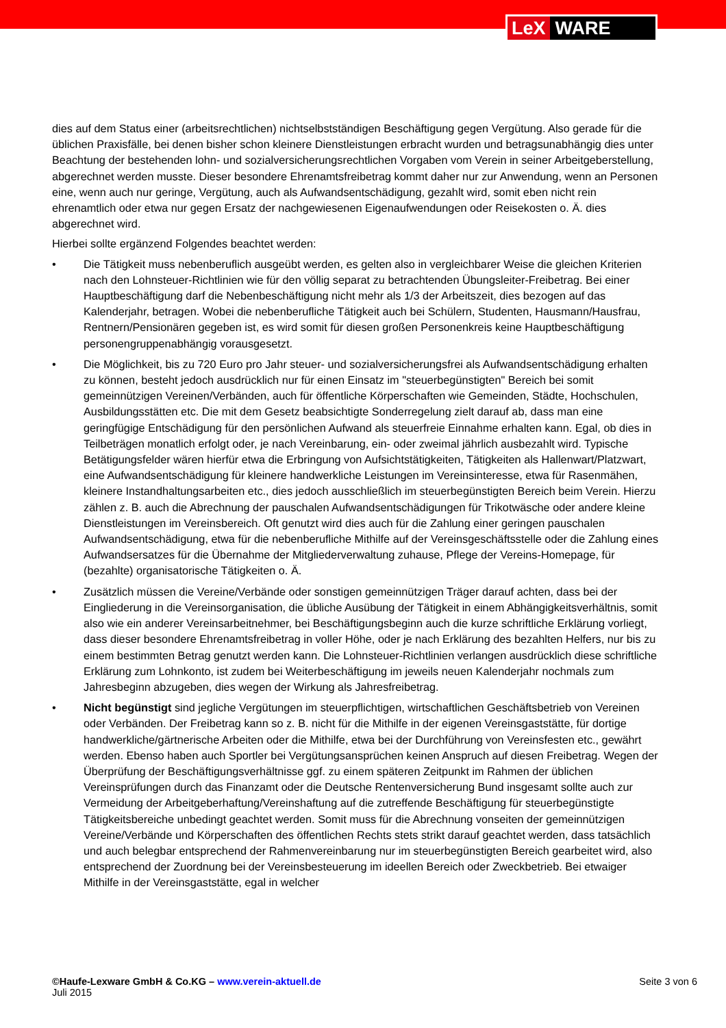LeX WARE
dies auf dem Status einer (arbeitsrechtlichen) nichtselbstständigen Beschäftigung gegen Vergütung. Also gerade für die üblichen Praxisfälle, bei denen bisher schon kleinere Dienstleistungen erbracht wurden und betragsunabhängig dies unter Beachtung der bestehenden lohn- und sozialversicherungsrechtlichen Vorgaben vom Verein in seiner Arbeitgeberstellung, abgerechnet werden musste. Dieser besondere Ehrenamtsfreibetrag kommt daher nur zur Anwendung, wenn an Personen eine, wenn auch nur geringe, Vergütung, auch als Aufwandsentschädigung, gezahlt wird, somit eben nicht rein ehrenamtlich oder etwa nur gegen Ersatz der nachgewiesenen Eigenaufwendungen oder Reisekosten o. Ä. dies abgerechnet wird.
Hierbei sollte ergänzend Folgendes beachtet werden:
• Die Tätigkeit muss nebenberuflich ausgeübt werden, es gelten also in vergleichbarer Weise die gleichen Kriterien nach den Lohnsteuer-Richtlinien wie für den völlig separat zu betrachtenden Übungsleiter-Freibetrag. Bei einer Hauptbeschäftigung darf die Nebenbeschäftigung nicht mehr als 1/3 der Arbeitszeit, dies bezogen auf das Kalenderjahr, betragen. Wobei die nebenberufliche Tätigkeit auch bei Schülern, Studenten, Hausmann/Hausfrau, Rentnern/Pensionären gegeben ist, es wird somit für diesen großen Personenkreis keine Hauptbeschäftigung personengruppenabhängig vorausgesetzt.
• Die Möglichkeit, bis zu 720 Euro pro Jahr steuer- und sozialversicherungsfrei als Aufwandsentschädigung erhalten zu können, besteht jedoch ausdrücklich nur für einen Einsatz im "steuerbegünstigten" Bereich bei somit gemeinnützigen Vereinen/Verbänden, auch für öffentliche Körperschaften wie Gemeinden, Städte, Hochschulen, Ausbildungsstätten etc. Die mit dem Gesetz beabsichtigte Sonderregelung zielt darauf ab, dass man eine geringfügige Entschädigung für den persönlichen Aufwand als steuerfreie Einnahme erhalten kann. Egal, ob dies in Teilbeträgen monatlich erfolgt oder, je nach Vereinbarung, ein- oder zweimal jährlich ausbezahlt wird. Typische Betätigungsfelder wären hierfür etwa die Erbringung von Aufsichtstätigkeiten, Tätigkeiten als Hallenwart/Platzwart, eine Aufwandsentschädigung für kleinere handwerkliche Leistungen im Vereinsinteresse, etwa für Rasenmähen, kleinere Instandhaltungsarbeiten etc., dies jedoch ausschließlich im steuerbegünstigten Bereich beim Verein. Hierzu zählen z. B. auch die Abrechnung der pauschalen Aufwandsentschädigungen für Trikotwäsche oder andere kleine Dienstleistungen im Vereinsbereich. Oft genutzt wird dies auch für die Zahlung einer geringen pauschalen Aufwandsentschädigung, etwa für die nebenberufliche Mithilfe auf der Vereinsgeschäftsstelle oder die Zahlung eines Aufwandsersatzes für die Übernahme der Mitgliederverwaltung zuhause, Pflege der Vereins-Homepage, für (bezahlte) organisatorische Tätigkeiten o. Ä.
• Zusätzlich müssen die Vereine/Verbände oder sonstigen gemeinnützigen Träger darauf achten, dass bei der Eingliederung in die Vereinsorganisation, die übliche Ausübung der Tätigkeit in einem Abhängigkeitsverhältnis, somit also wie ein anderer Vereinsarbeitnehmer, bei Beschäftigungsbeginn auch die kurze schriftliche Erklärung vorliegt, dass dieser besondere Ehrenamtsfreibetrag in voller Höhe, oder je nach Erklärung des bezahlten Helfers, nur bis zu einem bestimmten Betrag genutzt werden kann. Die Lohnsteuer-Richtlinien verlangen ausdrücklich diese schriftliche Erklärung zum Lohnkonto, ist zudem bei Weiterbeschäftigung im jeweils neuen Kalenderjahr nochmals zum Jahresbeginn abzugeben, dies wegen der Wirkung als Jahresfreibetrag.
• Nicht begünstigt sind jegliche Vergütungen im steuerpflichtigen, wirtschaftlichen Geschäftsbetrieb von Vereinen oder Verbänden. Der Freibetrag kann so z. B. nicht für die Mithilfe in der eigenen Vereinsgaststätte, für dortige handwerkliche/gärtnerische Arbeiten oder die Mithilfe, etwa bei der Durchführung von Vereinsfesten etc., gewährt werden. Ebenso haben auch Sportler bei Vergütungsansprüchen keinen Anspruch auf diesen Freibetrag. Wegen der Überprüfung der Beschäftigungsverhältnisse ggf. zu einem späteren Zeitpunkt im Rahmen der üblichen Vereinsprüfungen durch das Finanzamt oder die Deutsche Rentenversicherung Bund insgesamt sollte auch zur Vermeidung der Arbeitgeberhaftung/Vereinshaftung auf die zutreffende Beschäftigung für steuerbegünstigte Tätigkeitsbereiche unbedingt geachtet werden. Somit muss für die Abrechnung vonseiten der gemeinnützigen Vereine/Verbände und Körperschaften des öffentlichen Rechts stets strikt darauf geachtet werden, dass tatsächlich und auch belegbar entsprechend der Rahmenvereinbarung nur im steuerbegünstigten Bereich gearbeitet wird, also entsprechend der Zuordnung bei der Vereinsbesteuerung im ideellen Bereich oder Zweckbetrieb. Bei etwaiger Mithilfe in der Vereinsgaststätte, egal in welcher
©Haufe-Lexware GmbH & Co.KG – www.verein-aktuell.de
Juli 2015
Seite 3 von 6